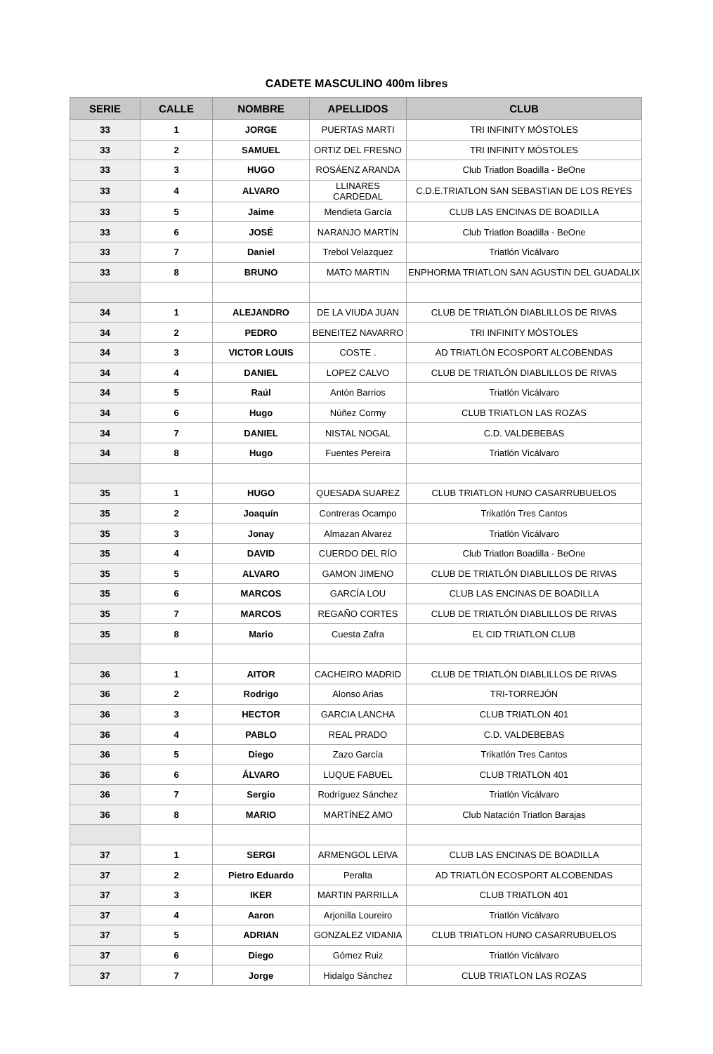CADETE MASCULINO 400m libres
| SERIE | CALLE | NOMBRE | APELLIDOS | CLUB |
| --- | --- | --- | --- | --- |
| 33 | 1 | JORGE | PUERTAS MARTI | TRI INFINITY MÓSTOLES |
| 33 | 2 | SAMUEL | ORTIZ DEL FRESNO | TRI INFINITY MÓSTOLES |
| 33 | 3 | HUGO | ROSÁENZ ARANDA | Club Triatlon Boadilla - BeOne |
| 33 | 4 | ALVARO | LLINARES CARDEDAL | C.D.E.TRIATLON SAN SEBASTIAN DE LOS REYES |
| 33 | 5 | Jaime | Mendieta García | CLUB LAS ENCINAS DE BOADILLA |
| 33 | 6 | JOSÉ | NARANJO MARTÍN | Club Triatlon Boadilla - BeOne |
| 33 | 7 | Daniel | Trebol Velazquez | Triatlón Vicálvaro |
| 33 | 8 | BRUNO | MATO MARTIN | ENPHORMA TRIATLON SAN AGUSTIN DEL GUADALIX |
| 34 | 1 | ALEJANDRO | DE LA VIUDA JUAN | CLUB DE TRIATLÓN DIABLILLOS DE RIVAS |
| 34 | 2 | PEDRO | BENEITEZ NAVARRO | TRI INFINITY MÓSTOLES |
| 34 | 3 | VICTOR LOUIS | COSTE . | AD TRIATLÓN ECOSPORT ALCOBENDAS |
| 34 | 4 | DANIEL | LOPEZ CALVO | CLUB DE TRIATLÓN DIABLILLOS DE RIVAS |
| 34 | 5 | Raúl | Antón Barrios | Triatlón Vicálvaro |
| 34 | 6 | Hugo | Núñez Cormy | CLUB TRIATLON LAS ROZAS |
| 34 | 7 | DANIEL | NISTAL NOGAL | C.D. VALDEBEBAS |
| 34 | 8 | Hugo | Fuentes Pereira | Triatlón Vicálvaro |
| 35 | 1 | HUGO | QUESADA SUAREZ | CLUB TRIATLON HUNO CASARRUBUELOS |
| 35 | 2 | Joaquín | Contreras Ocampo | Trikatlón Tres Cantos |
| 35 | 3 | Jonay | Almazan Alvarez | Triatlón Vicálvaro |
| 35 | 4 | DAVID | CUERDO DEL RÍO | Club Triatlon Boadilla - BeOne |
| 35 | 5 | ALVARO | GAMON JIMENO | CLUB DE TRIATLÓN DIABLILLOS DE RIVAS |
| 35 | 6 | MARCOS | GARCÍA LOU | CLUB LAS ENCINAS DE BOADILLA |
| 35 | 7 | MARCOS | REGAÑO CORTES | CLUB DE TRIATLÓN DIABLILLOS DE RIVAS |
| 35 | 8 | Mario | Cuesta Zafra | EL CID TRIATLON CLUB |
| 36 | 1 | AITOR | CACHEIRO MADRID | CLUB DE TRIATLÓN DIABLILLOS DE RIVAS |
| 36 | 2 | Rodrigo | Alonso Arias | TRI-TORREJÓN |
| 36 | 3 | HECTOR | GARCIA LANCHA | CLUB TRIATLON 401 |
| 36 | 4 | PABLO | REAL PRADO | C.D. VALDEBEBAS |
| 36 | 5 | Diego | Zazo García | Trikatlón Tres Cantos |
| 36 | 6 | ÁLVARO | LUQUE FABUEL | CLUB TRIATLON 401 |
| 36 | 7 | Sergio | Rodríguez Sánchez | Triatlón Vicálvaro |
| 36 | 8 | MARIO | MARTÍNEZ AMO | Club Natación Triatlon Barajas |
| 37 | 1 | SERGI | ARMENGOL LEIVA | CLUB LAS ENCINAS DE BOADILLA |
| 37 | 2 | Pietro Eduardo | Peralta | AD TRIATLÓN ECOSPORT ALCOBENDAS |
| 37 | 3 | IKER | MARTIN PARRILLA | CLUB TRIATLON 401 |
| 37 | 4 | Aaron | Arjonilla Loureiro | Triatlón Vicálvaro |
| 37 | 5 | ADRIAN | GONZALEZ VIDANIA | CLUB TRIATLON HUNO CASARRUBUELOS |
| 37 | 6 | Diego | Gómez Ruiz | Triatlón Vicálvaro |
| 37 | 7 | Jorge | Hidalgo Sánchez | CLUB TRIATLON LAS ROZAS |